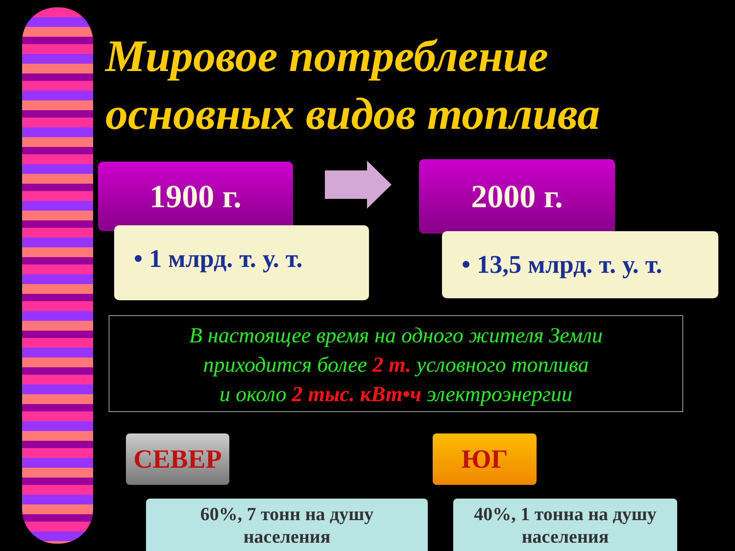Мировое потребление
основных видов топлива
1900 г. 2000 г.
• 1 млрд. т. у. т.
• 13,5 млрд. т. у. т.
В настоящее время на одного жителя Земли
приходится более 2 т. условного топлива
и около 2 тыс. кВт•ч электроэнергии
СЕВЕР ЮГ
60%, 7 тонн на душу
населения
40%, 1 тонна на душу
населения